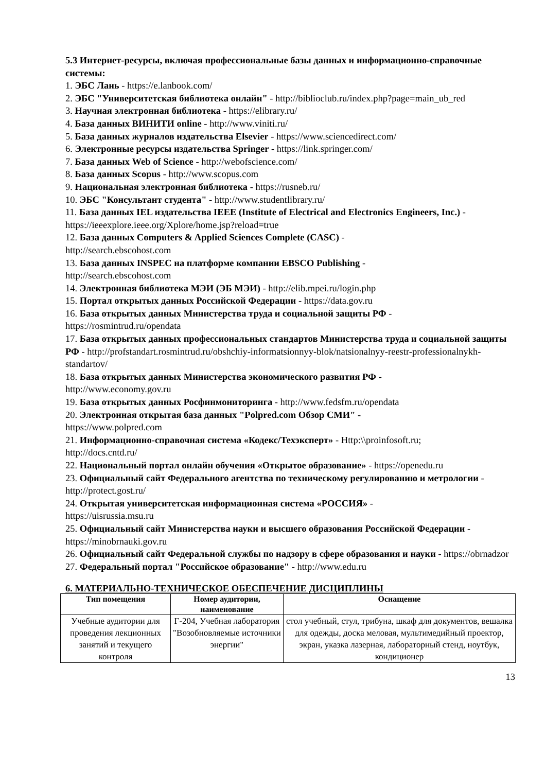5.3 Интернет-ресурсы, включая профессиональные базы данных и информационно-справочные системы:
1. ЭБС Лань - https://e.lanbook.com/
2. ЭБС "Университетская библиотека онлайн" - http://biblioclub.ru/index.php?page=main_ub_red
3. Научная электронная библиотека - https://elibrary.ru/
4. База данных ВИНИТИ online - http://www.viniti.ru/
5. База данных журналов издательства Elsevier - https://www.sciencedirect.com/
6. Электронные ресурсы издательства Springer - https://link.springer.com/
7. База данных Web of Science - http://webofscience.com/
8. База данных Scopus - http://www.scopus.com
9. Национальная электронная библиотека - https://rusneb.ru/
10. ЭБС "Консультант студента" - http://www.studentlibrary.ru/
11. База данных IEL издательства IEEE (Institute of Electrical and Electronics Engineers, Inc.) - https://ieeexplore.ieee.org/Xplore/home.jsp?reload=true
12. База данных Computers & Applied Sciences Complete (CASC) -
http://search.ebscohost.com
13. База данных INSPEC на платформе компании EBSCO Publishing -
http://search.ebscohost.com
14. Электронная библиотека МЭИ (ЭБ МЭИ) - http://elib.mpei.ru/login.php
15. Портал открытых данных Российской Федерации - https://data.gov.ru
16. База открытых данных Министерства труда и социальной защиты РФ -
https://rosmintrud.ru/opendata
17. База открытых данных профессиональных стандартов Министерства труда и социальной защиты РФ - http://profstandart.rosmintrud.ru/obshchiy-informatsionnyy-blok/natsionalnyy-reestr-professionalnykh-standartov/
18. База открытых данных Министерства экономического развития РФ -
http://www.economy.gov.ru
19. База открытых данных Росфинмониторинга - http://www.fedsfm.ru/opendata
20. Электронная открытая база данных "Polpred.com Обзор СМИ" -
https://www.polpred.com
21. Информационно-справочная система «Кодекс/Техэксперт» - Http:\\proinfosoft.ru;
http://docs.cntd.ru/
22. Национальный портал онлайн обучения «Открытое образование» - https://openedu.ru
23. Официальный сайт Федерального агентства по техническому регулированию и метрологии - http://protect.gost.ru/
24. Открытая университетская информационная система «РОССИЯ» -
https://uisrussia.msu.ru
25. Официальный сайт Министерства науки и высшего образования Российской Федерации - https://minobrnauki.gov.ru
26. Официальный сайт Федеральной службы по надзору в сфере образования и науки - https://obrnadzor
27. Федеральный портал "Российское образование" - http://www.edu.ru
6. МАТЕРИАЛЬНО-ТЕХНИЧЕСКОЕ ОБЕСПЕЧЕНИЕ ДИСЦИПЛИНЫ
| Тип помещения | Номер аудитории, наименование | Оснащение |
| --- | --- | --- |
| Учебные аудитории для проведения лекционных занятий и текущего контроля | Г-204, Учебная лаборатория "Возобновляемые источники энергии" | стол учебный, стул, трибуна, шкаф для документов, вешалка для одежды, доска меловая, мультимедийный проектор, экран, указка лазерная, лабораторный стенд, ноутбук, кондиционер |
13